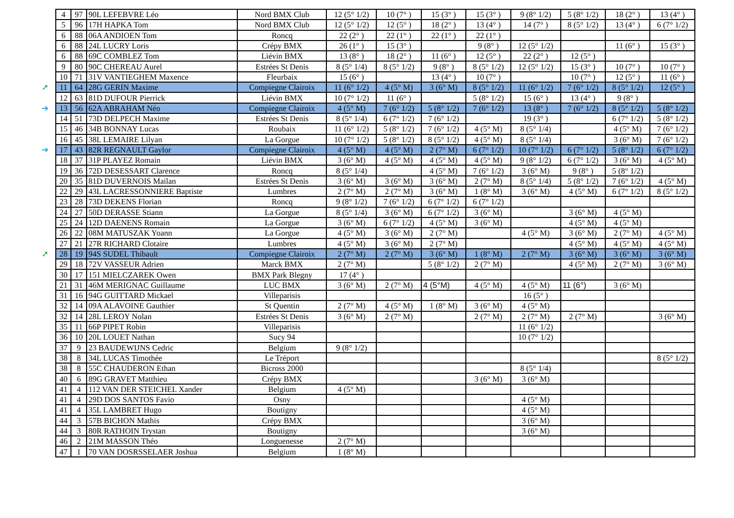| 4 | 97 | 90L LEFEBVRE Léo | Nord BMX Club | 12 (5° 1/2) | 10 (7° ) | 15 (3° ) | 15 (3° ) | 9 (8° 1/2) | 5 (8° 1/2) | 18 (2° ) | 13 (4° ) |
| 5 | 96 | 17H HAPKA Tom | Nord BMX Club | 12 (5° 1/2) | 12 (5° ) | 18 (2° ) | 13 (4° ) | 14 (7° ) | 8 (5° 1/2) | 13 (4° ) | 6 (7° 1/2) |
| 6 | 88 | 06A ANDIOEN Tom | Roncq | 22 (2° ) | 22 (1° ) | 22 (1° ) | 22 (1° ) | | | | |
| 6 | 88 | 24L LUCRY Loris | Crépy BMX | 26 (1° ) | 15 (3° ) | | 9 (8° ) | 12 (5° 1/2) | | 11 (6° ) | 15 (3° ) |
| 6 | 88 | 69C COMBLEZ Tom | Liévin BMX | 13 (8° ) | 18 (2° ) | 11 (6° ) | 12 (5° ) | 22 (2° ) | 12 (5° ) | | |
| 9 | 80 | 90C CHEREAU Aurel | Estrées St Denis | 8 (5° 1/4) | 8 (5° 1/2) | 9 (8° ) | 8 (5° 1/2) | 12 (5° 1/2) | 15 (3° ) | 10 (7° ) | 10 (7° ) |
| 10 | 71 | 31V VANTIEGHEM Maxence | Fleurbaix | 15 (6° ) | | 13 (4° ) | 10 (7° ) | | 10 (7° ) | 12 (5° ) | 11 (6° ) |
| ➚ 11 | 64 | 28G GERIN Maxime | Compiegne Clairoix | 11 (6° 1/2) | 4 (5° M) | 3 (6° M) | 8 (5° 1/2) | 11 (6° 1/2) | 7 (6° 1/2) | 8 (5° 1/2) | 12 (5° ) |
| 12 | 63 | 81D DUFOUR Pierrick | Liévin BMX | 10 (7° 1/2) | 11 (6° ) | | 5 (8° 1/2) | 15 (6° ) | 13 (4° ) | 9 (8° ) | |
| ➔ 13 | 56 | 62A ABRAHAM Néo | Compiegne Clairoix | 4 (5° M) | 7 (6° 1/2) | 5 (8° 1/2) | 7 (6° 1/2) | 13 (8° ) | 7 (6° 1/2) | 8 (5° 1/2) | 5 (8° 1/2) |
| 14 | 51 | 73D DELPECH Maxime | Estrées St Denis | 8 (5° 1/4) | 6 (7° 1/2) | 7 (6° 1/2) | | 19 (3° ) | | 6 (7° 1/2) | 5 (8° 1/2) |
| 15 | 46 | 34B BONNAY Lucas | Roubaix | 11 (6° 1/2) | 5 (8° 1/2) | 7 (6° 1/2) | 4 (5° M) | 8 (5° 1/4) | | 4 (5° M) | 7 (6° 1/2) |
| 16 | 45 | 38L LEMAIRE Lilyan | La Gorgue | 10 (7° 1/2) | 5 (8° 1/2) | 8 (5° 1/2) | 4 (5° M) | 8 (5° 1/4) | | 3 (6° M) | 7 (6° 1/2) |
| ➔ 17 | 43 | 82R REGNAULT Gaylor | Compiegne Clairoix | 4 (5° M) | 4 (5° M) | 2 (7° M) | 6 (7° 1/2) | 10 (7° 1/2) | 6 (7° 1/2) | 5 (8° 1/2) | 6 (7° 1/2) |
| 18 | 37 | 31P PLAYEZ Romain | Liévin BMX | 3 (6° M) | 4 (5° M) | 4 (5° M) | 4 (5° M) | 9 (8° 1/2) | 6 (7° 1/2) | 3 (6° M) | 4 (5° M) |
| 19 | 36 | 72D DESESSART Clarence | Roncq | 8 (5° 1/4) | | 4 (5° M) | 7 (6° 1/2) | 3 (6° M) | 9 (8° ) | 5 (8° 1/2) | |
| 20 | 35 | 81D DUVERNOIS Mailan | Estrées St Denis | 3 (6° M) | 3 (6° M) | 3 (6° M) | 2 (7° M) | 8 (5° 1/4) | 5 (8° 1/2) | 7 (6° 1/2) | 4 (5° M) |
| 22 | 29 | 43L LACRESSONNIERE Baptiste | Lumbres | 2 (7° M) | 2 (7° M) | 3 (6° M) | 1 (8° M) | 3 (6° M) | 4 (5° M) | 6 (7° 1/2) | 8 (5° 1/2) |
| 23 | 28 | 73D DEKENS Florian | Roncq | 9 (8° 1/2) | 7 (6° 1/2) | 6 (7° 1/2) | 6 (7° 1/2) | | | | |
| 24 | 27 | 50D DERASSE Stiann | La Gorgue | 8 (5° 1/4) | 3 (6° M) | 6 (7° 1/2) | 3 (6° M) | | 3 (6° M) | 4 (5° M) | |
| 25 | 24 | 12D DAENENS Romain | La Gorgue | 3 (6° M) | 6 (7° 1/2) | 4 (5° M) | 3 (6° M) | | 4 (5° M) | 4 (5° M) | |
| 26 | 22 | 08M MATUSZAK Yoann | La Gorgue | 4 (5° M) | 3 (6° M) | 2 (7° M) | | 4 (5° M) | 3 (6° M) | 2 (7° M) | 4 (5° M) |
| 27 | 21 | 27R RICHARD Clotaire | Lumbres | 4 (5° M) | 3 (6° M) | 2 (7° M) | | | 4 (5° M) | 4 (5° M) | 4 (5° M) |
| ➚ 28 | 19 | 94S SUDEL Thibault | Compiegne Clairoix | 2 (7° M) | 2 (7° M) | 3 (6° M) | 1 (8° M) | 2 (7° M) | 3 (6° M) | 3 (6° M) | 3 (6° M) |
| 29 | 18 | 72V VASSEUR Adrien | Marck BMX | 2 (7° M) | | 5 (8° 1/2) | 2 (7° M) | | 4 (5° M) | 2 (7° M) | 3 (6° M) |
| 30 | 17 | 151 MIELCZAREK Owen | BMX Park Blegny | 17 (4° ) | | | | | | | |
| 21 | 31 | 46M MERIGNAC Guillaume | LUC BMX | 3 (6° M) | 2 (7° M) | 4 (5°M) | 4 (5° M) | 4 (5° M) | 11 (6°) | 3 (6° M) | |
| 31 | 16 | 94G GUITTARD Mickael | Villeparisis | | | | | 16 (5° ) | | | |
| 32 | 14 | 09A ALAVOINE Gauthier | St Quentin | 2 (7° M) | 4 (5° M) | 1 (8° M) | 3 (6° M) | 4 (5° M) | | | |
| 32 | 14 | 28L LEROY Nolan | Estrées St Denis | 3 (6° M) | 2 (7° M) | | 2 (7° M) | 2 (7° M) | 2 (7° M) | | 3 (6° M) |
| 35 | 11 | 66P PIPET Robin | Villeparisis | | | | | 11 (6° 1/2) | | | |
| 36 | 10 | 20L LOUET Nathan | Sucy 94 | | | | | 10 (7° 1/2) | | | |
| 37 | 9 | 23 BAUDEWIJNS Cedric | Belgium | 9 (8° 1/2) | | | | | | | |
| 38 | 8 | 34L LUCAS Timothée | Le Tréport | | | | | | | | 8 (5° 1/2) |
| 38 | 8 | 55C CHAUDERON Ethan | Bicross 2000 | | | | | 8 (5° 1/4) | | | |
| 40 | 6 | 89G GRAVET Matthieu | Crépy BMX | | | | 3 (6° M) | 3 (6° M) | | | |
| 41 | 4 | 112 VAN DER STEICHEL Xander | Belgium | 4 (5° M) | | | | | | | |
| 41 | 4 | 29D DOS SANTOS Favio | Osny | | | | | 4 (5° M) | | | |
| 41 | 4 | 35L LAMBRET Hugo | Boutigny | | | | | 4 (5° M) | | | |
| 44 | 3 | 57B BICHON Mathis | Crépy BMX | | | | | 3 (6° M) | | | |
| 44 | 3 | 80R RATHOIN Trystan | Boutigny | | | | | 3 (6° M) | | | |
| 46 | 2 | 21M MASSON Théo | Longuenesse | 2 (7° M) | | | | | | | |
| 47 | 1 | 70 VAN DOSRSSELAER Joshua | Belgium | 1 (8° M) | | | | | | | |